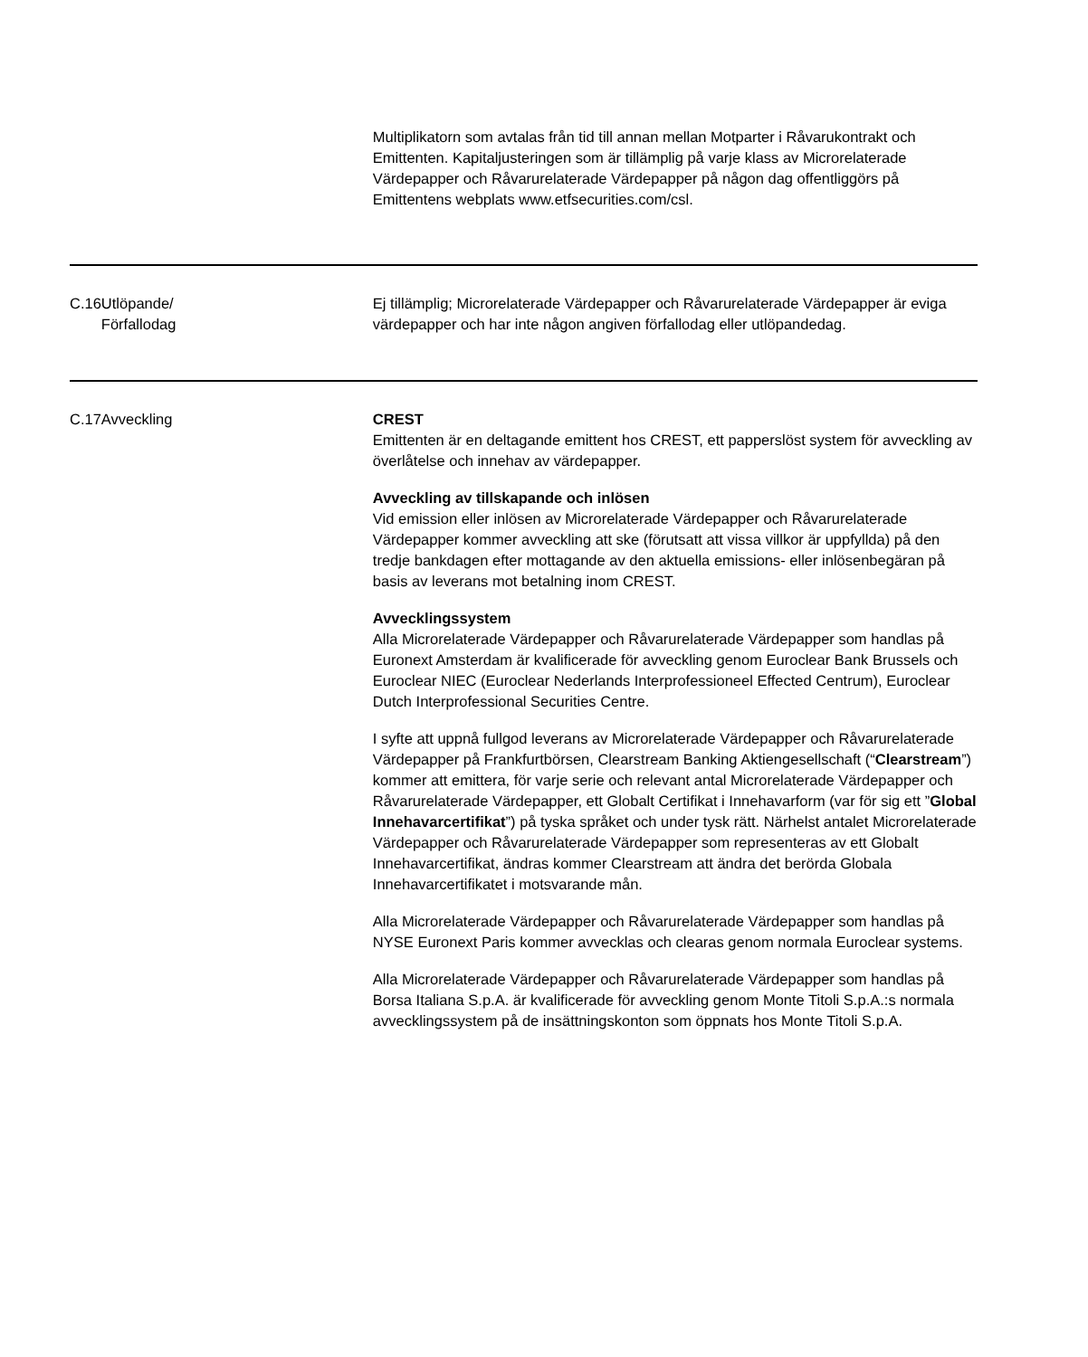| | | Multiplikatorn som avtalas från tid till annan mellan Motparter i Råvarukontrakt och Emittenten. Kapitaljusteringen som är tillämplig på varje klass av Microrelaterade Värdepapper och Råvarurelaterade Värdepapper på någon dag offentliggörs på Emittentens webplats www.etfsecurities.com/csl. |
| C.16 | Utlöpande/ Förfallodag | Ej tillämplig; Microrelaterade Värdepapper och Råvarurelaterade Värdepapper är eviga värdepapper och har inte någon angiven förfallodag eller utlöpandedag. |
| C.17 | Avveckling | CREST Emittenten är en deltagande emittent hos CREST, ett papperslöst system för avveckling av överlåtelse och innehav av värdepapper. Avveckling av tillskapande och inlösen Vid emission eller inlösen av Microrelaterade Värdepapper och Råvarurelaterade Värdepapper kommer avveckling att ske (förutsatt att vissa villkor är uppfyllda) på den tredje bankdagen efter mottagande av den aktuella emissions- eller inlösenbegäran på basis av leverans mot betalning inom CREST. Avvecklingssystem Alla Microrelaterade Värdepapper och Råvarurelaterade Värdepapper som handlas på Euronext Amsterdam är kvalificerade för avveckling genom Euroclear Bank Brussels och Euroclear NIEC (Euroclear Nederlands Interprofessioneel Effected Centrum), Euroclear Dutch Interprofessional Securities Centre. I syfte att uppnå fullgod leverans av Microrelaterade Värdepapper och Råvarurelaterade Värdepapper på Frankfurtbörsen, Clearstream Banking Aktiengesellschaft (“ Clearstream ”) kommer att emittera, för varje serie och relevant antal Microrelaterade Värdepapper och Råvarurelaterade Värdepapper, ett Globalt Certifikat i Innehavarform (var för sig ett ” Global Innehavarcertifikat ”) på tyska språket och under tysk rätt. Närhelst antalet Microrelaterade Värdepapper och Råvarurelaterade Värdepapper som representeras av ett Globalt Innehavarcertifikat, ändras kommer Clearstream att ändra det berörda Globala Innehavarcertifikatet i motsvarande mån. Alla Microrelaterade Värdepapper och Råvarurelaterade Värdepapper som handlas på NYSE Euronext Paris kommer avvecklas och clearas genom normala Euroclear systems. Alla Microrelaterade Värdepapper och Råvarurelaterade Värdepapper som handlas på Borsa Italiana S.p.A. är kvalificerade för avveckling genom Monte Titoli S.p.A.:s normala avvecklingssystem på de insättningskonton som öppnats hos Monte Titoli S.p.A. |